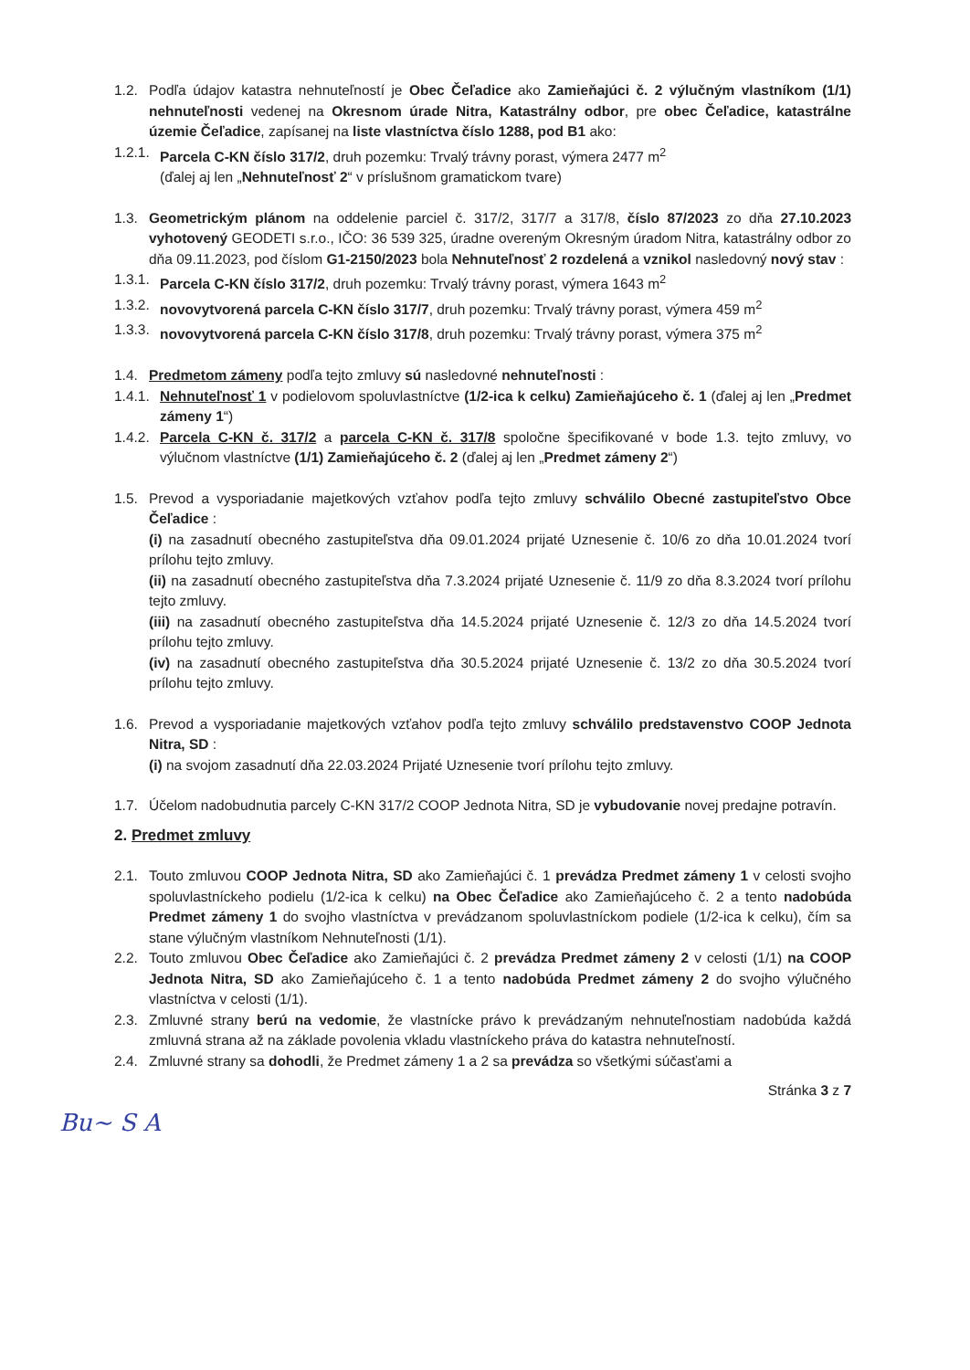1.2. Podľa údajov katastra nehnuteľností je Obec Čeľadice ako Zamieňajúci č. 2 výlučným vlastníkom (1/1) nehnuteľnosti vedenej na Okresnom úrade Nitra, Katastrálny odbor, pre obec Čeľadice, katastrálne územie Čeľadice, zapísanej na liste vlastníctva číslo 1288, pod B1 ako:
1.2.1. Parcela C-KN číslo 317/2, druh pozemku: Trvalý trávny porast, výmera 2477 m<sup>2</sup>
(ďalej aj len „Nehnuteľnosť 2“ v príslušnom gramatickom tvare)
1.3. Geometrickým plánom na oddelenie parciel č. 317/2, 317/7 a 317/8, číslo 87/2023 zo dňa 27.10.2023 vyhotovený GEODETI s.r.o., IČO: 36 539 325, úradne overeným Okresným úradom Nitra, katastrálny odbor zo dňa 09.11.2023, pod číslom G1-2150/2023 bola Nehnuteľnosť 2 rozdelená a vznikol nasledovný nový stav :
1.3.1. Parcela C-KN číslo 317/2, druh pozemku: Trvalý trávny porast, výmera 1643 m<sup>2</sup>
1.3.2. novovytvorená parcela C-KN číslo 317/7, druh pozemku: Trvalý trávny porast, výmera 459 m<sup>2</sup>
1.3.3. novovytvorená parcela C-KN číslo 317/8, druh pozemku: Trvalý trávny porast, výmera 375 m<sup>2</sup>
1.4. Predmetom zámeny podľa tejto zmluvy sú nasledovné nehnuteľnosti :
1.4.1. Nehnuteľnosť 1 v podielovom spoluvlastníctve (1/2-ica k celku) Zamieňajúceho č. 1 (ďalej aj len „Predmet zámeny 1“)
1.4.2. Parcela C-KN č. 317/2 a parcela C-KN č. 317/8 spoločne špecifikované v bode 1.3. tejto zmluvy, vo výlučnom vlastníctve (1/1) Zamieňajúceho č. 2 (ďalej aj len „Predmet zámeny 2“)
1.5. Prevod a vysporiadanie majetkových vzťahov podľa tejto zmluvy schválilo Obecné zastupiteľstvo Obce Čeľadice :
(i) na zasadnutí obecného zastupiteľstva dňa 09.01.2024 prijaté Uznesenie č. 10/6 zo dňa 10.01.2024 tvorí prílohu tejto zmluvy.
(ii) na zasadnutí obecného zastupiteľstva dňa 7.3.2024 prijaté Uznesenie č. 11/9 zo dňa 8.3.2024 tvorí prílohu tejto zmluvy.
(iii) na zasadnutí obecného zastupiteľstva dňa 14.5.2024 prijaté Uznesenie č. 12/3 zo dňa 14.5.2024 tvorí prílohu tejto zmluvy.
(iv) na zasadnutí obecného zastupiteľstva dňa 30.5.2024 prijaté Uznesenie č. 13/2 zo dňa 30.5.2024 tvorí prílohu tejto zmluvy.
1.6. Prevod a vysporiadanie majetkových vzťahov podľa tejto zmluvy schválilo predstavenstvo COOP Jednota Nitra, SD :
(i) na svojom zasadnutí dňa 22.03.2024 Prijaté Uznesenie tvorí prílohu tejto zmluvy.
1.7. Účelom nadobudnutia parcely C-KN 317/2 COOP Jednota Nitra, SD je vybudovanie novej predajne potravín.
2. Predmet zmluvy
2.1. Touto zmluvou COOP Jednota Nitra, SD ako Zamieňajúci č. 1 prevádza Predmet zámeny 1 v celosti svojho spoluvlastníckeho podielu (1/2-ica k celku) na Obec Čeľadice ako Zamieňajúceho č. 2 a tento nadobúda Predmet zámeny 1 do svojho vlastníctva v prevádzanom spoluvlastníckom podiele (1/2-ica k celku), čím sa stane výlučným vlastníkom Nehnuteľnosti (1/1).
2.2. Touto zmluvou Obec Čeľadice ako Zamieňajúci č. 2 prevádza Predmet zámeny 2 v celosti (1/1) na COOP Jednota Nitra, SD ako Zamieňajúceho č. 1 a tento nadobúda Predmet zámeny 2 do svojho výlučného vlastníctva v celosti (1/1).
2.3. Zmluvné strany berú na vedomie, že vlastnícke právo k prevádzaným nehnuteľnostiam nadobúda každá zmluvná strana až na základe povolenia vkladu vlastníckeho práva do katastra nehnuteľností.
2.4. Zmluvné strany sa dohodli, že Predmet zámeny 1 a 2 sa prevádza so všetkými súčasťami a
Stránka 3 z 7
Bu~ S A